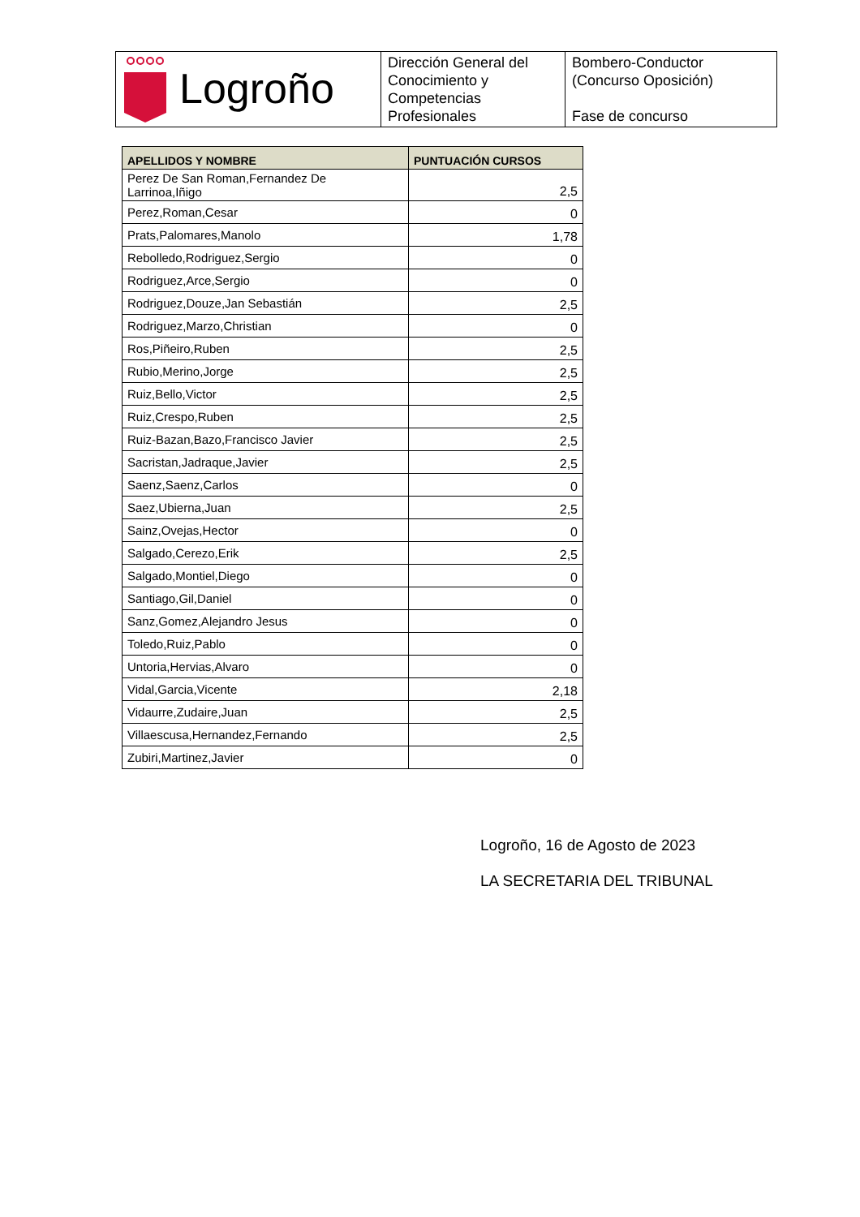| Logroño | Dirección General del Conocimiento y Competencias Profesionales | Bombero-Conductor (Concurso Oposición) Fase de concurso |
| APELLIDOS Y NOMBRE | PUNTUACIÓN CURSOS |
| --- | --- |
| Perez De San Roman,Fernandez De Larrinoa,Iñigo | 2,5 |
| Perez,Roman,Cesar | 0 |
| Prats,Palomares,Manolo | 1,78 |
| Rebolledo,Rodriguez,Sergio | 0 |
| Rodriguez,Arce,Sergio | 0 |
| Rodriguez,Douze,Jan Sebastián | 2,5 |
| Rodriguez,Marzo,Christian | 0 |
| Ros,Piñeiro,Ruben | 2,5 |
| Rubio,Merino,Jorge | 2,5 |
| Ruiz,Bello,Victor | 2,5 |
| Ruiz,Crespo,Ruben | 2,5 |
| Ruiz-Bazan,Bazo,Francisco Javier | 2,5 |
| Sacristan,Jadraque,Javier | 2,5 |
| Saenz,Saenz,Carlos | 0 |
| Saez,Ubierna,Juan | 2,5 |
| Sainz,Ovejas,Hector | 0 |
| Salgado,Cerezo,Erik | 2,5 |
| Salgado,Montiel,Diego | 0 |
| Santiago,Gil,Daniel | 0 |
| Sanz,Gomez,Alejandro Jesus | 0 |
| Toledo,Ruiz,Pablo | 0 |
| Untoria,Hervias,Alvaro | 0 |
| Vidal,Garcia,Vicente | 2,18 |
| Vidaurre,Zudaire,Juan | 2,5 |
| Villaescusa,Hernandez,Fernando | 2,5 |
| Zubiri,Martinez,Javier | 0 |
Logroño, 16 de Agosto de 2023
LA SECRETARIA DEL TRIBUNAL